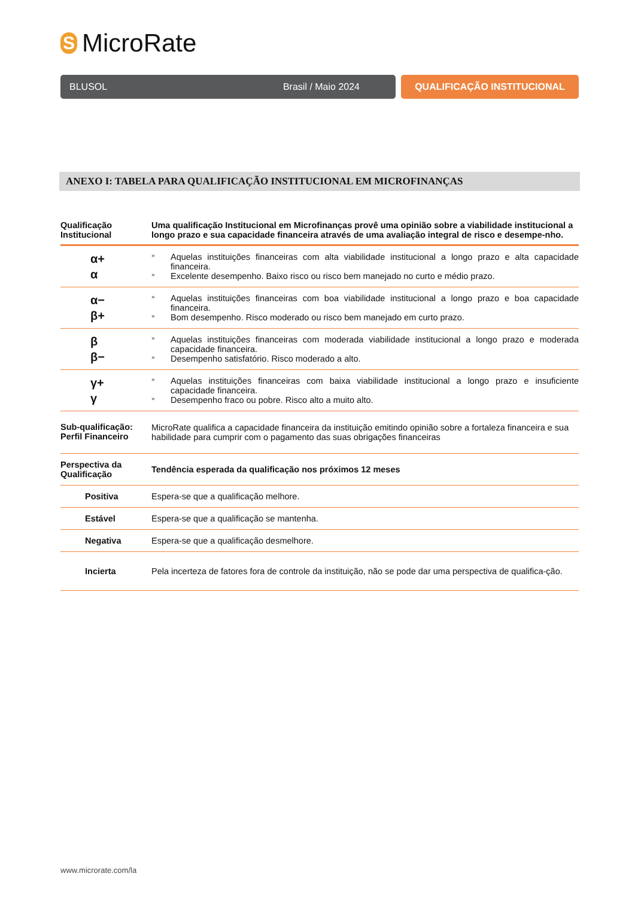S
MicroRate
BLUSOL Brasil / Maio 2024 QUALIFICAÇÃO INSTITUCIONAL
ANEXO I: TABELA PARA QUALIFICAÇÃO INSTITUCIONAL EM MICROFINANÇAS
| Qualificação Institucional | Uma qualificação Institucional em Microfinanças provê uma opinião sobre a viabilidade institucional a longo prazo e sua capacidade financeira através de uma avaliação integral de risco e desempe-nho. |
| --- | --- |
| α+ α | » Aquelas instituições financeiras com alta viabilidade institucional a longo prazo e alta capacidade financeira. » Excelente desempenho. Baixo risco ou risco bem manejado no curto e médio prazo. |
| α− β+ | » Aquelas instituições financeiras com boa viabilidade institucional a longo prazo e boa capacidade financeira. » Bom desempenho. Risco moderado ou risco bem manejado em curto prazo. |
| β β− | » Aquelas instituições financeiras com moderada viabilidade institucional a longo prazo e moderada capacidade financeira. » Desempenho satisfatório. Risco moderado a alto. |
| γ+ γ | » Aquelas instituições financeiras com baixa viabilidade institucional a longo prazo e insuficiente capacidade financeira. » Desempenho fraco ou pobre. Risco alto a muito alto. |
| Sub-qualificação: Perfil Financeiro | MicroRate qualifica a capacidade financeira da instituição emitindo opinião sobre a fortaleza financeira e sua habilidade para cumprir com o pagamento das suas obrigações financeiras |
| Perspectiva da Qualificação | Tendência esperada da qualificação nos próximos 12 meses |
| Positiva | Espera-se que a qualificação melhore. |
| Estável | Espera-se que a qualificação se mantenha. |
| Negativa | Espera-se que a qualificação desmelhore. |
| Incierta | Pela incerteza de fatores fora de controle da instituição, não se pode dar uma perspectiva de qualifica-ção. |
www.microrate.com/la